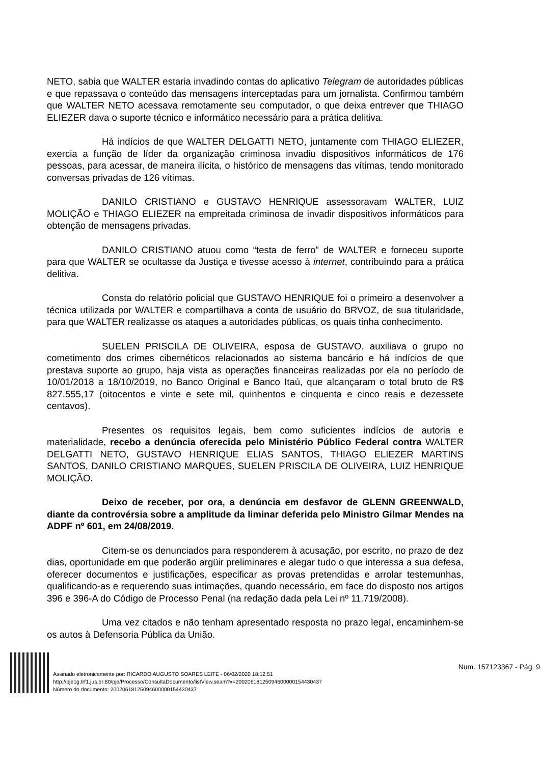NETO, sabia que WALTER estaria invadindo contas do aplicativo Telegram de autoridades públicas e que repassava o conteúdo das mensagens interceptadas para um jornalista. Confirmou também que WALTER NETO acessava remotamente seu computador, o que deixa entrever que THIAGO ELIEZER dava o suporte técnico e informático necessário para a prática delitiva.
Há indícios de que WALTER DELGATTI NETO, juntamente com THIAGO ELIEZER, exercia a função de líder da organização criminosa invadiu dispositivos informáticos de 176 pessoas, para acessar, de maneira ilícita, o histórico de mensagens das vítimas, tendo monitorado conversas privadas de 126 vítimas.
DANILO CRISTIANO e GUSTAVO HENRIQUE assessoravam WALTER, LUIZ MOLIÇÃO e THIAGO ELIEZER na empreitada criminosa de invadir dispositivos informáticos para obtenção de mensagens privadas.
DANILO CRISTIANO atuou como “testa de ferro” de WALTER e forneceu suporte para que WALTER se ocultasse da Justiça e tivesse acesso à internet, contribuindo para a prática delitiva.
Consta do relatório policial que GUSTAVO HENRIQUE foi o primeiro a desenvolver a técnica utilizada por WALTER e compartilhava a conta de usuário do BRVOZ, de sua titularidade, para que WALTER realizasse os ataques a autoridades públicas, os quais tinha conhecimento.
SUELEN PRISCILA DE OLIVEIRA, esposa de GUSTAVO, auxiliava o grupo no cometimento dos crimes cibernéticos relacionados ao sistema bancário e há indícios de que prestava suporte ao grupo, haja vista as operações financeiras realizadas por ela no período de 10/01/2018 a 18/10/2019, no Banco Original e Banco Itaú, que alcançaram o total bruto de R$ 827.555,17 (oitocentos e vinte e sete mil, quinhentos e cinquenta e cinco reais e dezessete centavos).
Presentes os requisitos legais, bem como suficientes indícios de autoria e materialidade, recebo a denúncia oferecida pelo Ministério Público Federal contra WALTER DELGATTI NETO, GUSTAVO HENRIQUE ELIAS SANTOS, THIAGO ELIEZER MARTINS SANTOS, DANILO CRISTIANO MARQUES, SUELEN PRISCILA DE OLIVEIRA, LUIZ HENRIQUE MOLIÇÃO.
Deixo de receber, por ora, a denúncia em desfavor de GLENN GREENWALD, diante da controvérsia sobre a amplitude da liminar deferida pelo Ministro Gilmar Mendes na ADPF nº 601, em 24/08/2019.
Citem-se os denunciados para responderem à acusação, por escrito, no prazo de dez dias, oportunidade em que poderão argüir preliminares e alegar tudo o que interessa a sua defesa, oferecer documentos e justificações, especificar as provas pretendidas e arrolar testemunhas, qualificando-as e requerendo suas intimações, quando necessário, em face do disposto nos artigos 396 e 396-A do Código de Processo Penal (na redação dada pela Lei nº 11.719/2008).
Uma vez citados e não tenham apresentado resposta no prazo legal, encaminhem-se os autos à Defensoria Pública da União.
Assinado eletronicamente por: RICARDO AUGUSTO SOARES LEITE - 06/02/2020 18:12:51
http://pje1g.trf1.jus.br:80/pje/Processo/ConsultaDocumento/listView.seam?x=20020618125094600000154430437
Número do documento: 20020618125094600000154430437
Num. 157123367 - Pág. 9